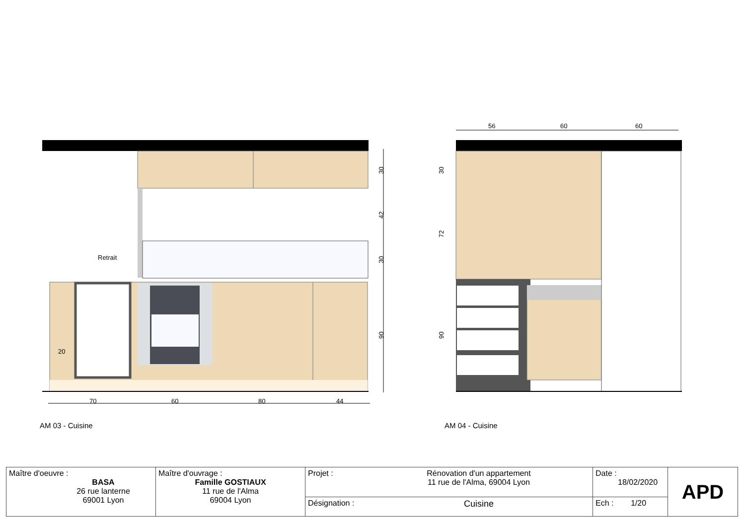70
60
80
44
20
Retrait
30
42
30
90
56
60
60
30
72
90
AM 03 - Cuisine AM 04 - Cuisine
| Maître d'oeuvre : BASA 26 rue lanterne 69001 Lyon | Maître d'ouvrage : Famille GOSTIAUX 11 rue de l'Alma 69004 Lyon | Projet : | Rénovation d'un appartement 11 rue de l'Alma, 69004 Lyon | Date : 18/02/2020 | APD |
| | | Désignation : | Cuisine | Ech : 1/20 | |